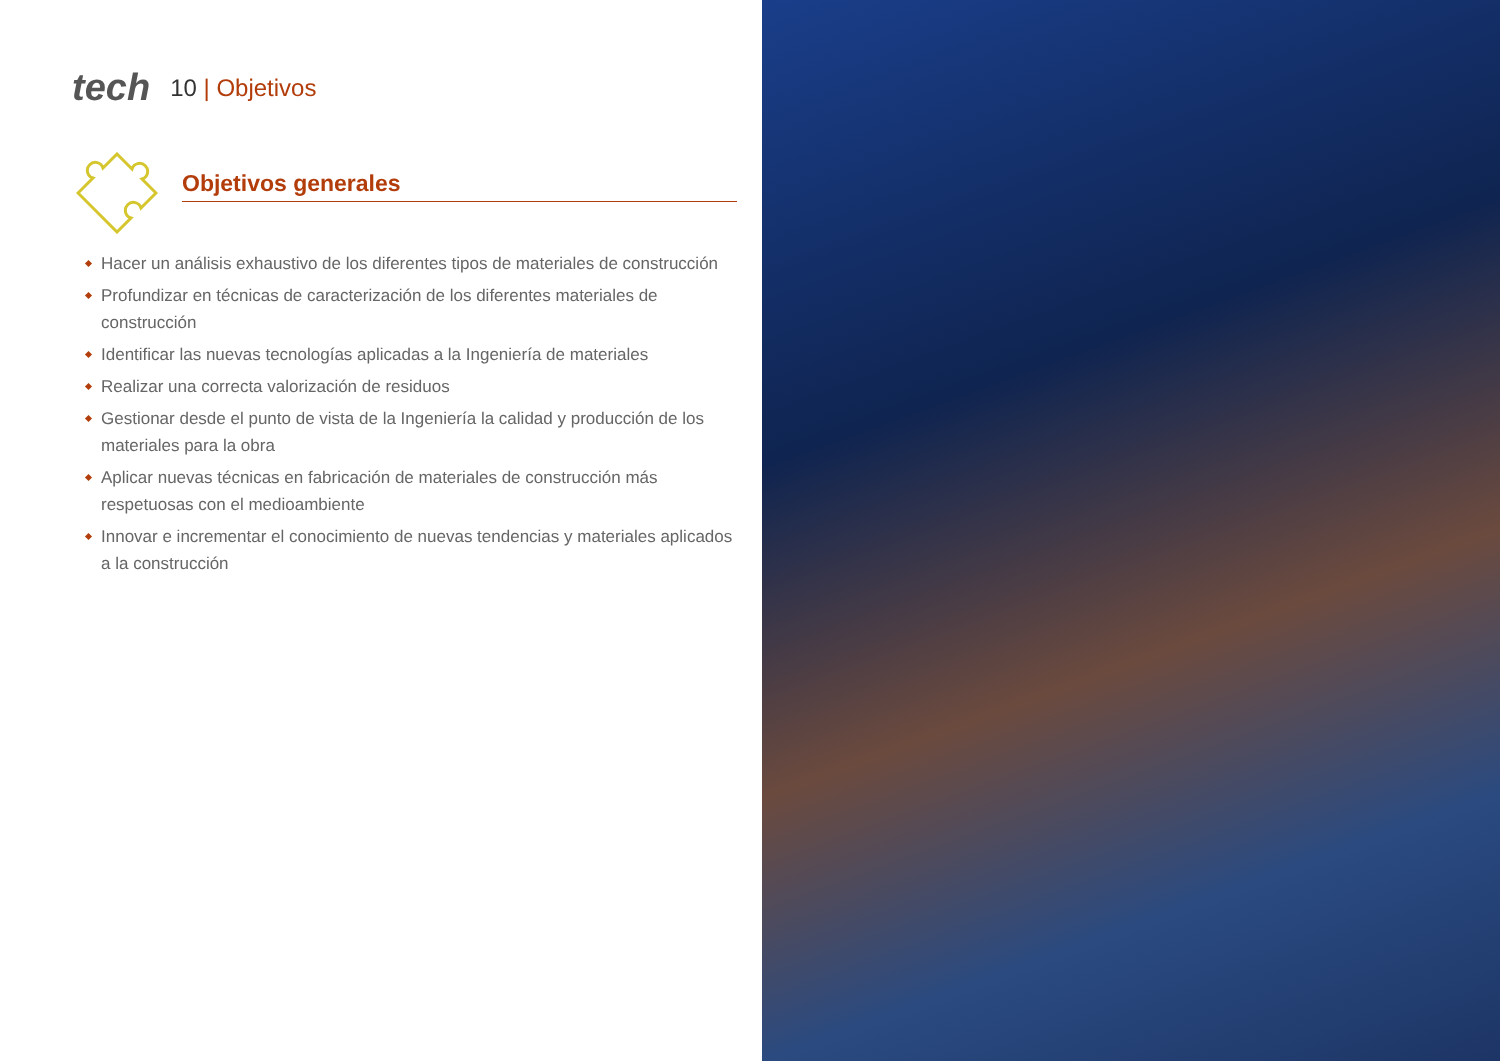tech
10 | Objetivos
Objetivos generales
Hacer un análisis exhaustivo de los diferentes tipos de materiales de construcción
Profundizar en técnicas de caracterización de los diferentes materiales de construcción
Identificar las nuevas tecnologías aplicadas a la Ingeniería de materiales
Realizar una correcta valorización de residuos
Gestionar desde el punto de vista de la Ingeniería la calidad y producción de los materiales para la obra
Aplicar nuevas técnicas en fabricación de materiales de construcción más respetuosas con el medioambiente
Innovar e incrementar el conocimiento de nuevas tendencias y materiales aplicados a la construcción